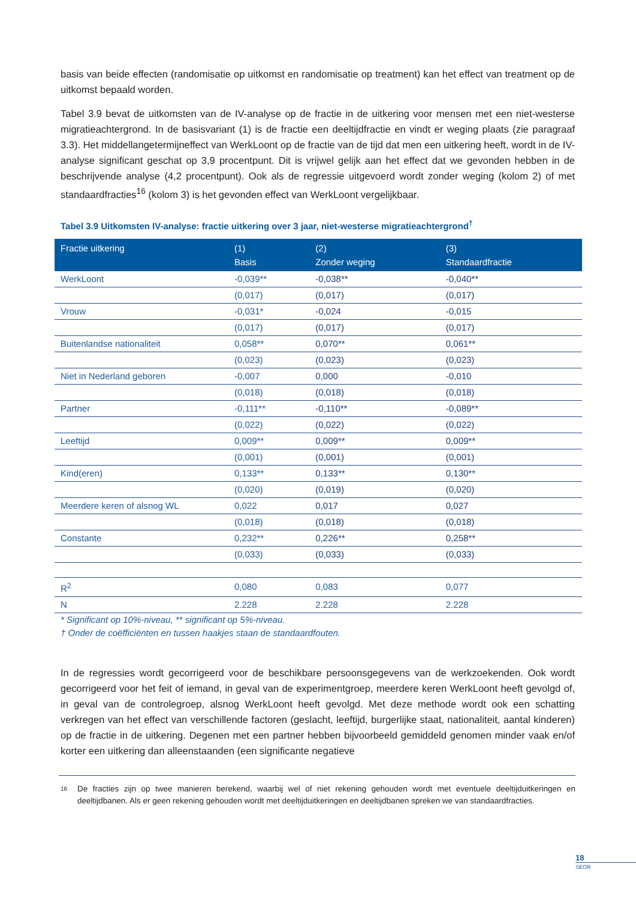basis van beide effecten (randomisatie op uitkomst en randomisatie op treatment) kan het effect van treatment op de uitkomst bepaald worden.
Tabel 3.9 bevat de uitkomsten van de IV-analyse op de fractie in de uitkering voor mensen met een niet-westerse migratieachtergrond. In de basisvariant (1) is de fractie een deeltijdfractie en vindt er weging plaats (zie paragraaf 3.3). Het middellangetermijneffect van WerkLoont op de fractie van de tijd dat men een uitkering heeft, wordt in de IV-analyse significant geschat op 3,9 procentpunt. Dit is vrijwel gelijk aan het effect dat we gevonden hebben in de beschrijvende analyse (4,2 procentpunt). Ook als de regressie uitgevoerd wordt zonder weging (kolom 2) of met standaardfracties<sup>16</sup> (kolom 3) is het gevonden effect van WerkLoont vergelijkbaar.
Tabel 3.9 Uitkomsten IV-analyse: fractie uitkering over 3 jaar, niet-westerse migratieachtergrond<sup>†</sup>
| Fractie uitkering | (1) Basis | (2) Zonder weging | (3) Standaardfractie |
| --- | --- | --- | --- |
| WerkLoont | -0,039** | -0,038** | -0,040** |
| | (0,017) | (0,017) | (0,017) |
| Vrouw | -0,031* | -0,024 | -0,015 |
| | (0,017) | (0,017) | (0,017) |
| Buitenlandse nationaliteit | 0,058** | 0,070** | 0,061** |
| | (0,023) | (0,023) | (0,023) |
| Niet in Nederland geboren | -0,007 | 0,000 | -0,010 |
| | (0,018) | (0,018) | (0,018) |
| Partner | -0,111** | -0,110** | -0,089** |
| | (0,022) | (0,022) | (0,022) |
| Leeftijd | 0,009** | 0,009** | 0,009** |
| | (0,001) | (0,001) | (0,001) |
| Kind(eren) | 0,133** | 0,133** | 0,130** |
| | (0,020) | (0,019) | (0,020) |
| Meerdere keren of alsnog WL | 0,022 | 0,017 | 0,027 |
| | (0,018) | (0,018) | (0,018) |
| Constante | 0,232** | 0,226** | 0,258** |
| | (0,033) | (0,033) | (0,033) |
| R<sup>2</sup> | 0,080 | 0,083 | 0,077 |
| N | 2.228 | 2.228 | 2.228 |
* Significant op 10%-niveau, ** significant op 5%-niveau.
† Onder de coëfficiënten en tussen haakjes staan de standaardfouten.
In de regressies wordt gecorrigeerd voor de beschikbare persoonsgegevens van de werkzoekenden. Ook wordt gecorrigeerd voor het feit of iemand, in geval van de experimentgroep, meerdere keren WerkLoont heeft gevolgd of, in geval van de controlegroep, alsnog WerkLoont heeft gevolgd. Met deze methode wordt ook een schatting verkregen van het effect van verschillende factoren (geslacht, leeftijd, burgerlijke staat, nationaliteit, aantal kinderen) op de fractie in de uitkering. Degenen met een partner hebben bijvoorbeeld gemiddeld genomen minder vaak en/of korter een uitkering dan alleenstaanden (een significante negatieve
16 De fracties zijn op twee manieren berekend, waarbij wel of niet rekening gehouden wordt met eventuele deeltijduitkeringen en deeltijdbanen. Als er geen rekening gehouden wordt met deeltijduitkeringen en deeltijdbanen spreken we van standaardfracties.
18
SEOR